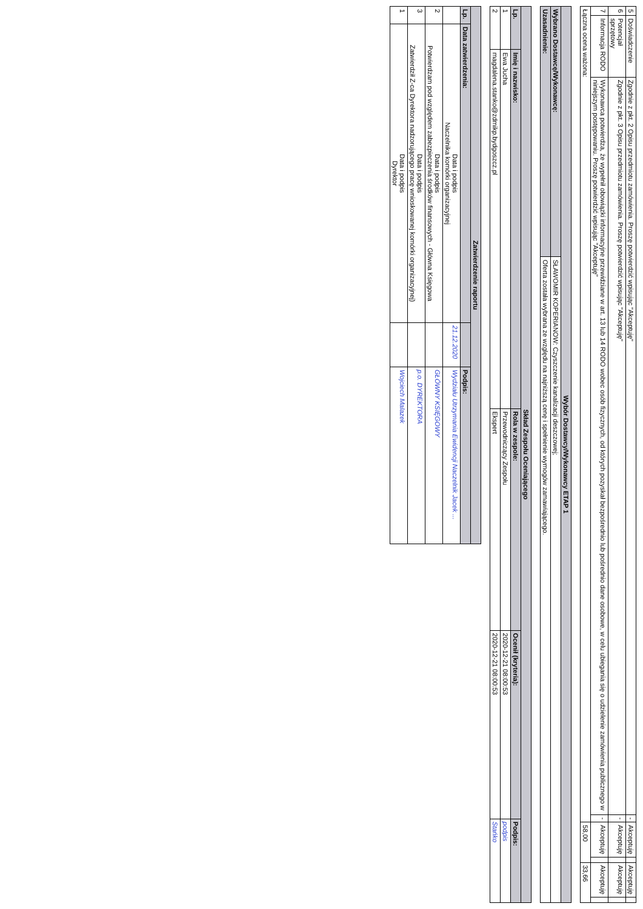| 5 | Doświadczenie | Zgodnie z pkt. 2 Opisu przedmiotu zamówienia. Proszę potwierdzić wpisując "Akceptuję" | - | Akceptuję | | Akceptuję | |
| 6 | Potencjał sprzętowy | Zgodnie z pkt. 3 Opisu przedmiotu zamówienia. Proszę potwierdzić wpisując "Akceptuję" | - | Akceptuję | | Akceptuję | |
| 7 | Informacja RODO | Wykonawca potwierdza, że wypełnił obowiązki informacyjne przewidziane w art. 13 lub 14 RODO wobec osób fizycznych, od których pozyskał bezpośrednio lub pośrednio dane osobowe, w celu ubiegania się o udzielenie zamówienia publicznego w niniejszym postępowaniu. Proszę potwierdzić wpisując "Akceptuję" | - | Akceptuję | | Akceptuję | |
| Łączna ocena ważona: | | | | 58,00 | | 33,66 | |
| Wybór Dostawcy/Wykonawcy ETAP 1 | |
| --- | --- |
| Wybrano Dostawcę/Wykonawcę: | SŁAWOMIR KOPERIANOW: Czyszczenie kanalizacji deszczowej; |
| Uzasadnienie: | Oferta została wybrana ze względu na najniższą cenę i spełnienie wymogów zamawiającego. |
| Skład Zespołu Oceniającego | | | | |
| --- | --- | --- | --- | --- |
| Lp. | Imię i nazwisko: | Rola w zespole: | Ocenił (kryteria): | Podpis: |
| 1 | Ewa Jucha | Przewodniczący Zespołu | 2020-12-21 08:00:53 | podpis |
| 2 | magdalena.stanko@zdmikp.bydgoszcz.pl | Ekspert | 2020-12-21 08:00:53 | Stańko |
| Zatwierdzenie raportu | | | |
| --- | --- | --- | --- |
| Lp. | Data zatwierdzenia: | | Podpis: |
| | Data i podpis Naczelnika komórki organizacyjnej | 21.12.2020 | Wydziału Utrzymania Ewidencji Naczelnik Jacek ... |
| 2 | Data i podpis Potwierdzam pod względem zabezpieczenia środków finansowych - Główna Księgowa | | GŁÓWNY KSIĘGOWY |
| 3 | Data i podpis Zatwierdził Z-ca Dyrektora nadzorującego pracę wnioskowanej komórki organizacyjnej) | | p.o. DYREKTORA |
| 1 | Data i podpis Dyrektor | | Wojciech Malazek |